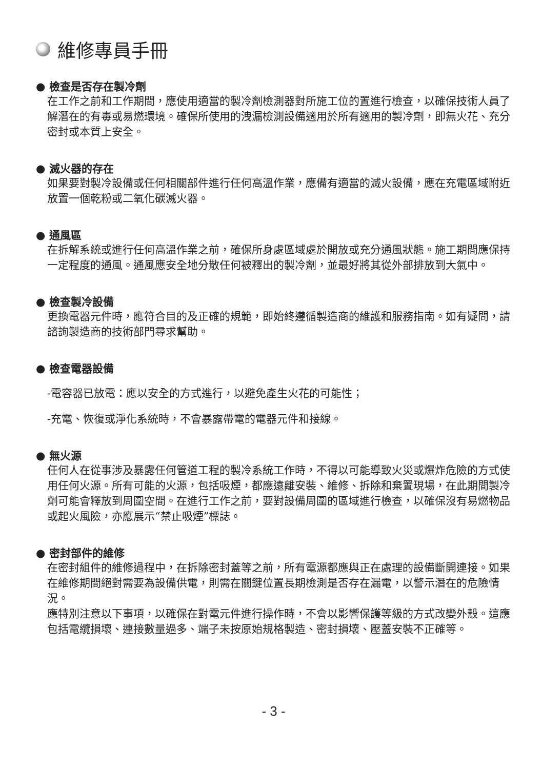維修專員手冊
● 檢查是否存在製冷劑
在工作之前和工作期間，應使用適當的製冷劑檢測器對所施工位的置進行檢查，以確保技術人員了解潛在的有毒或易燃環境。確保所使用的洩漏檢測設備適用於所有適用的製冷劑，即無火花、充分密封或本質上安全。
● 滅火器的存在
如果要對製冷設備或任何相關部件進行任何高溫作業，應備有適當的滅火設備，應在充電區域附近放置一個乾粉或二氧化碳滅火器。
● 通風區
在拆解系統或進行任何高溫作業之前，確保所身處區域處於開放或充分通風狀態。施工期間應保持一定程度的通風。通風應安全地分散任何被釋出的製冷劑，並最好將其從外部排放到大氣中。
● 檢查製冷設備
更換電器元件時，應符合目的及正確的規範，即始終遵循製造商的維護和服務指南。如有疑問，請諮詢製造商的技術部門尋求幫助。
● 檢查電器設備
-電容器已放電：應以安全的方式進行，以避免產生火花的可能性；
-充電、恢復或淨化系統時，不會暴露帶電的電器元件和接線。
● 無火源
任何人在從事涉及暴露任何管道工程的製冷系統工作時，不得以可能導致火災或爆炸危險的方式使用任何火源。所有可能的火源，包括吸煙，都應遠離安裝、維修、拆除和棄置現場，在此期間製冷劑可能會釋放到周圍空間。在進行工作之前，要對設備周圍的區域進行檢查，以確保沒有易燃物品或起火風險，亦應展示“禁止吸煙”標誌。
● 密封部件的維修
在密封組件的維修過程中，在拆除密封蓋等之前，所有電源都應與正在處理的設備斷開連接。如果在維修期間絕對需要為設備供電，則需在關鍵位置長期檢測是否存在漏電，以警示潛在的危險情況。
應特別注意以下事項，以確保在對電元件進行操作時，不會以影響保護等級的方式改變外殼。這應包括電纜損壞、連接數量過多、端子未按原始規格製造、密封損壞、壓蓋安裝不正確等。
- 3 -